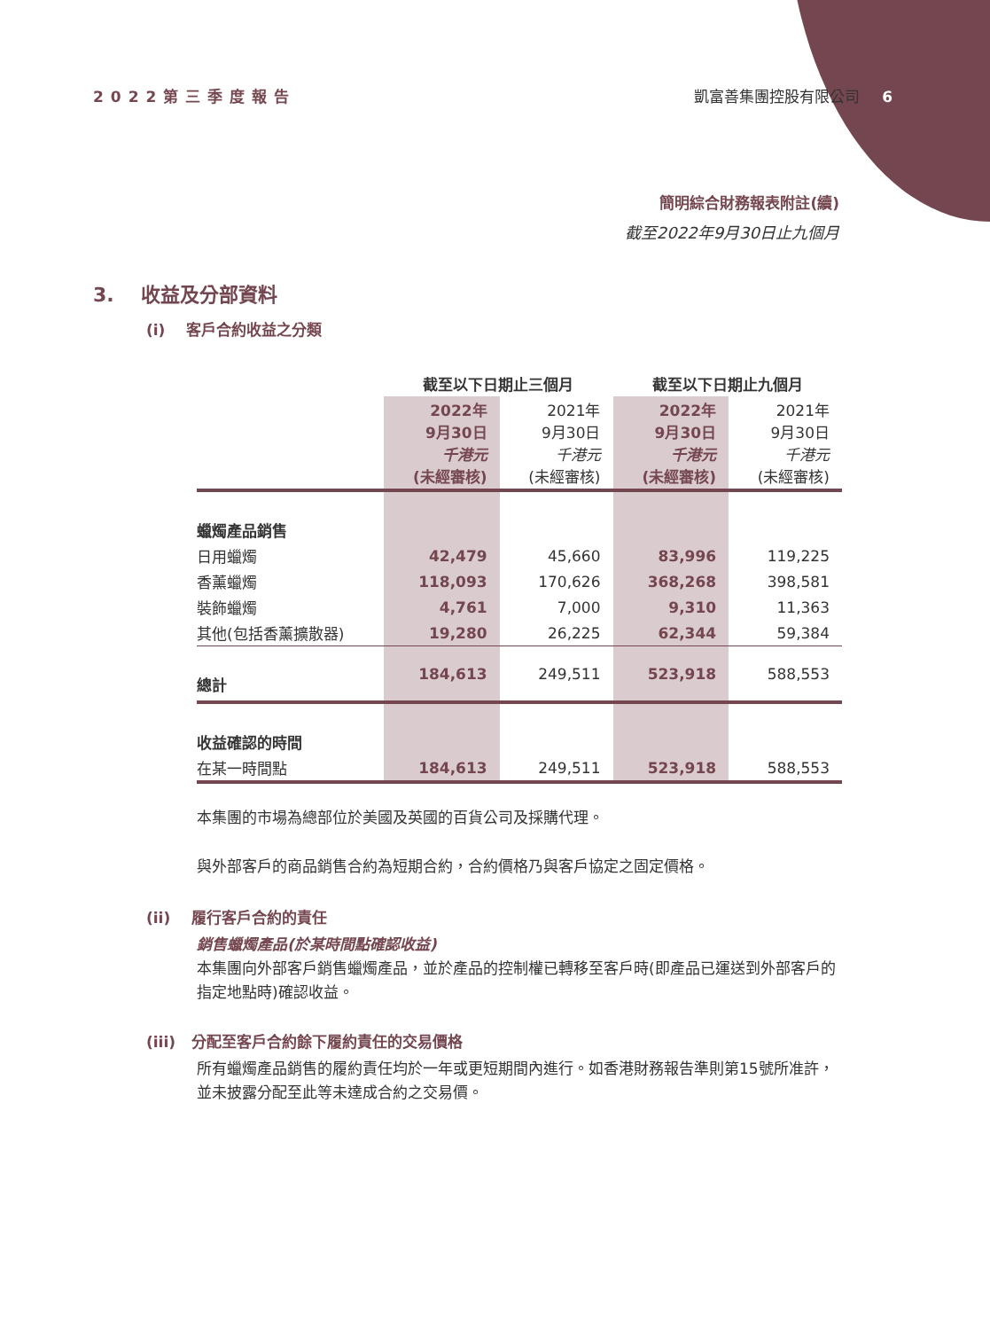2022第三季度報告 凱富善集團控股有限公司 6
簡明綜合財務報表附註(續)
截至2022年9月30日止九個月
3. 收益及分部資料
(i) 客戶合約收益之分類
| | 截至以下日期止三個月 | | 截至以下日期止九個月 | |
| --- | --- | --- | --- | --- |
| | 2022年 9月30日 千港元 (未經審核) | 2021年 9月30日 千港元 (未經審核) | 2022年 9月30日 千港元 (未經審核) | 2021年 9月30日 千港元 (未經審核) |
| 蠟燭產品銷售 | | | | |
| 日用蠟燭 | 42,479 | 45,660 | 83,996 | 119,225 |
| 香薰蠟燭 | 118,093 | 170,626 | 368,268 | 398,581 |
| 裝飾蠟燭 | 4,761 | 7,000 | 9,310 | 11,363 |
| 其他(包括香薰擴散器) | 19,280 | 26,225 | 62,344 | 59,384 |
| 總計 | 184,613 | 249,511 | 523,918 | 588,553 |
| 收益確認的時間 | | | | |
| 在某一時間點 | 184,613 | 249,511 | 523,918 | 588,553 |
本集團的市場為總部位於美國及英國的百貨公司及採購代理。
與外部客戶的商品銷售合約為短期合約，合約價格乃與客戶協定之固定價格。
(ii) 履行客戶合約的責任
銷售蠟燭產品(於某時間點確認收益)
本集團向外部客戶銷售蠟燭產品，並於產品的控制權已轉移至客戶時(即產品已運送到外部客戶的指定地點時)確認收益。
(iii) 分配至客戶合約餘下履約責任的交易價格
所有蠟燭產品銷售的履約責任均於一年或更短期間內進行。如香港財務報告準則第15號所准許，並未披露分配至此等未達成合約之交易價。